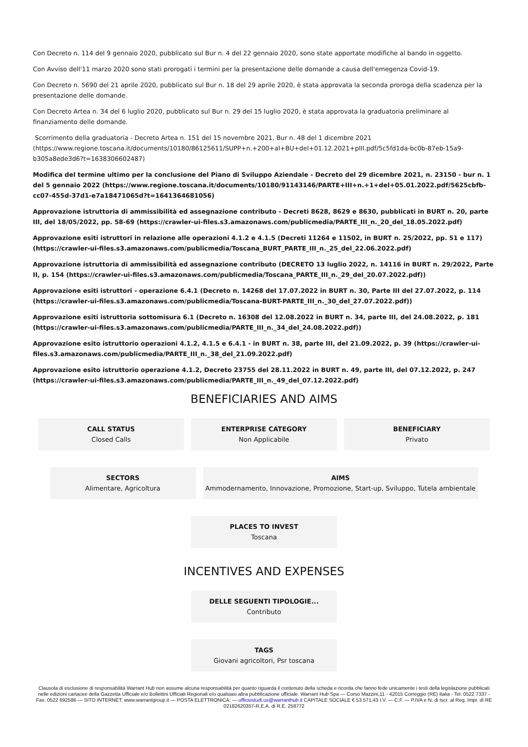Con Decreto n. 114 del 9 gennaio 2020, pubblicato sul Bur n. 4 del 22 gennaio 2020, sono state apportate modifiche al bando in oggetto.
Con Avviso dell'11 marzo 2020 sono stati prorogati i termini per la presentazione delle domande a causa dell'emegenza Covid-19.
Con Decreto n. 5690 del 21 aprile 2020, pubblicato sul Bur n. 18 del 29 aprile 2020, è stata approvata la seconda proroga della scadenza per la presentazione delle domande.
Con Decreto Artea n. 34 del 6 luglio 2020, pubblicato sul Bur n. 29 del 15 luglio 2020, è stata approvata la graduatoria preliminare al finanziamento delle domande.
Scorrimento della graduatoria - Decreto Artea n. 151 del 15 novembre 2021, Bur n. 48 del 1 dicembre 2021 (https://www.regione.toscana.it/documents/10180/86125611/SUPP+n.+200+al+BU+del+01.12.2021+pIII.pdf/5c5fd1da-bc0b-87eb-15a9-b305a8ede3d6?t=1638306602487)
Modifica del termine ultimo per la conclusione del Piano di Sviluppo Aziendale - Decreto del 29 dicembre 2021, n. 23150 - bur n. 1 del 5 gennaio 2022 (https://www.regione.toscana.it/documents/10180/91143146/PARTE+III+n.+1+del+05.01.2022.pdf/5625cbfb-cc07-455d-37d1-e7a18471065d?t=1641364681056)
Approvazione istruttoria di ammissibilità ed assegnazione contributo - Decreti 8628, 8629 e 8630, pubblicati in BURT n. 20, parte III, del 18/05/2022, pp. 58-69 (https://crawler-ui-files.s3.amazonaws.com/publicmedia/PARTE_III_n._20_del_18.05.2022.pdf)
Approvazione esiti istruttori in relazione alle operazioni 4.1.2 e 4.1.5 (Decreti 11264 e 11502, in BURT n. 25/2022, pp. 51 e 117) (https://crawler-ui-files.s3.amazonaws.com/publicmedia/Toscana_BURT_PARTE_III_n._25_del_22.06.2022.pdf)
Approvazione istruttoria di ammissibilità ed assegnazione contributo (DECRETO 13 luglio 2022, n. 14116 in BURT n. 29/2022, Parte II, p. 154 (https://crawler-ui-files.s3.amazonaws.com/publicmedia/Toscana_PARTE_III_n._29_del_20.07.2022.pdf))
Approvazione esiti istruttori - operazione 6.4.1 (Decreto n. 14268 del 17.07.2022 in BURT n. 30, Parte III del 27.07.2022, p. 114 (https://crawler-ui-files.s3.amazonaws.com/publicmedia/Toscana-BURT-PARTE_III_n._30_del_27.07.2022.pdf))
Approvazione esiti istruttoria sottomisura 6.1 (Decreto n. 16308 del 12.08.2022 in BURT n. 34, parte III, del 24.08.2022, p. 181 (https://crawler-ui-files.s3.amazonaws.com/publicmedia/PARTE_III_n._34_del_24.08.2022.pdf))
Approvazione esito istruttorio operazioni 4.1.2, 4.1.5 e 6.4.1 - in BURT n. 38, parte III, del 21.09.2022, p. 39 (https://crawler-ui-files.s3.amazonaws.com/publicmedia/PARTE_III_n._38_del_21.09.2022.pdf)
Approvazione esito istruttorio operazione 4.1.2, Decreto 23755 del 28.11.2022 in BURT n. 49, parte III, del 07.12.2022, p. 247 (https://crawler-ui-files.s3.amazonaws.com/publicmedia/PARTE_III_n._49_del_07.12.2022.pdf)
BENEFICIARIES AND AIMS
CALL STATUS
Closed Calls
ENTERPRISE CATEGORY
Non Applicabile
BENEFICIARY
Privato
SECTORS
Alimentare, Agricoltura
AIMS
Ammodernamento, Innovazione, Promozione, Start-up, Sviluppo, Tutela ambientale
PLACES TO INVEST
Toscana
INCENTIVES AND EXPENSES
DELLE SEGUENTI TIPOLOGIE...
Contributo
TAGS
Giovani agricoltori, Psr toscana
Clausola di esclusione di responsabilità Warrant Hub non assume alcuna responsabilità per quanto riguarda il contenuto della scheda e ricorda che fanno fede unicamente i testi della legislazione pubblicati nelle edizioni cartacee della Gazzetta Ufficiale e/o Bollettini Ufficiali Regionali e/o qualsiasi altra pubblicazione ufficiale. Warrant Hub Spa — Corso Mazzini,11 - 42015 Correggio (RE) Italia - Tel. 0522 7337 - Fax. 0522 692586 — SITO INTERNET: www.warrantgroup.it — POSTA ELETTRONICA: — ufficiostudi.us@warranthub.it CAPITALE SOCIALE € 53.571,43 I.V. — C.F. — P.IVA e N. di Iscr. al Reg. Impr. di RE 02182620357-R.E.A. di R.E. 258772